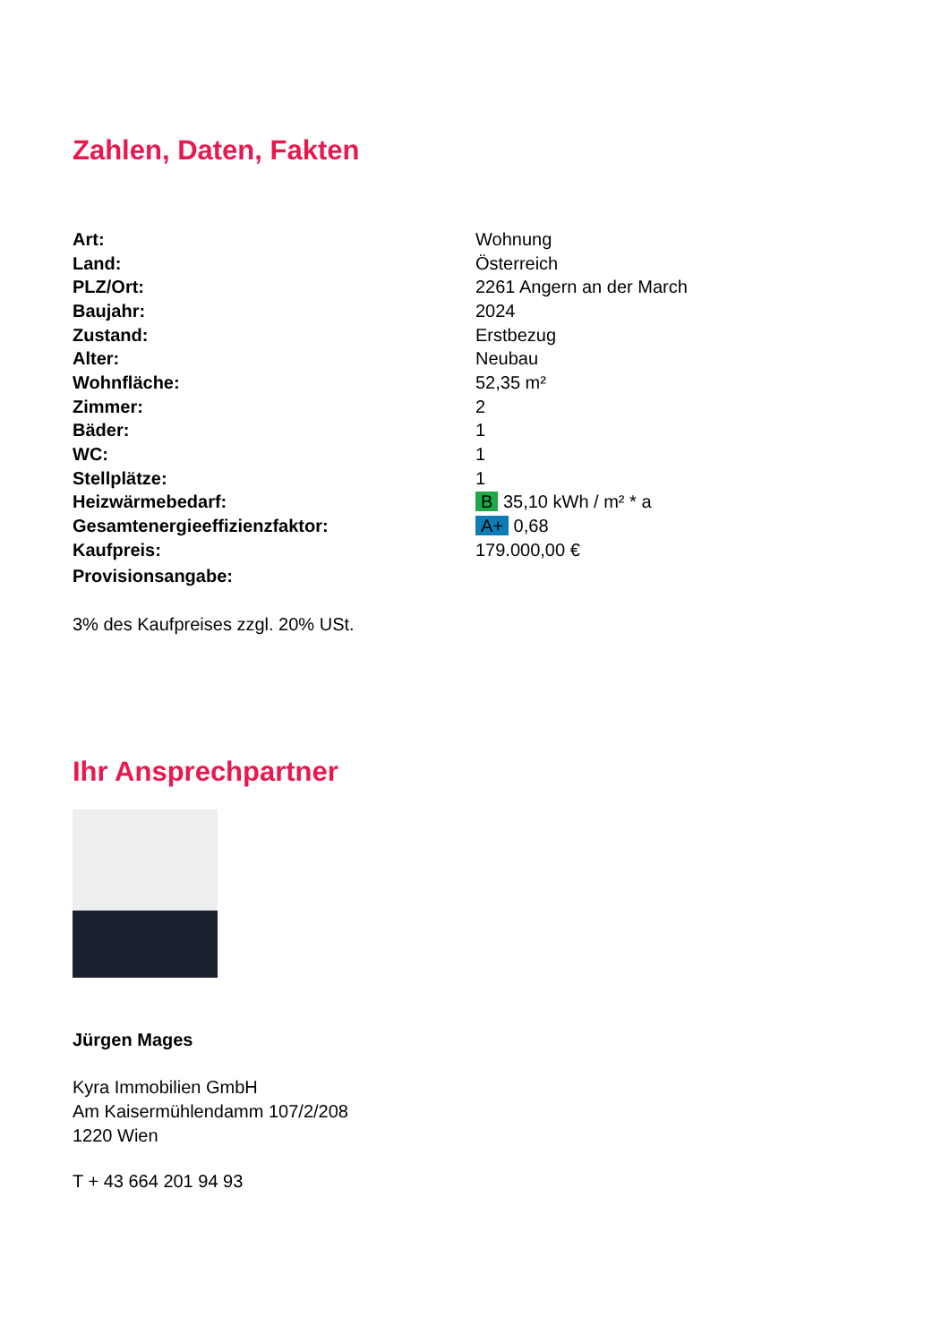Zahlen, Daten, Fakten
| Art: | Wohnung |
| Land: | Österreich |
| PLZ/Ort: | 2261 Angern an der March |
| Baujahr: | 2024 |
| Zustand: | Erstbezug |
| Alter: | Neubau |
| Wohnfläche: | 52,35 m² |
| Zimmer: | 2 |
| Bäder: | 1 |
| WC: | 1 |
| Stellplätze: | 1 |
| Heizwärmebedarf: | B 35,10 kWh / m² * a |
| Gesamtenergieeffizienzfaktor: | A+ 0,68 |
| Kaufpreis: | 179.000,00 € |
| Provisionsangabe: | |
3% des Kaufpreises zzgl. 20% USt.
Ihr Ansprechpartner
Jürgen Mages
Kyra Immobilien GmbH
Am Kaisermühlendamm 107/2/208
1220 Wien
T + 43 664 201 94 93